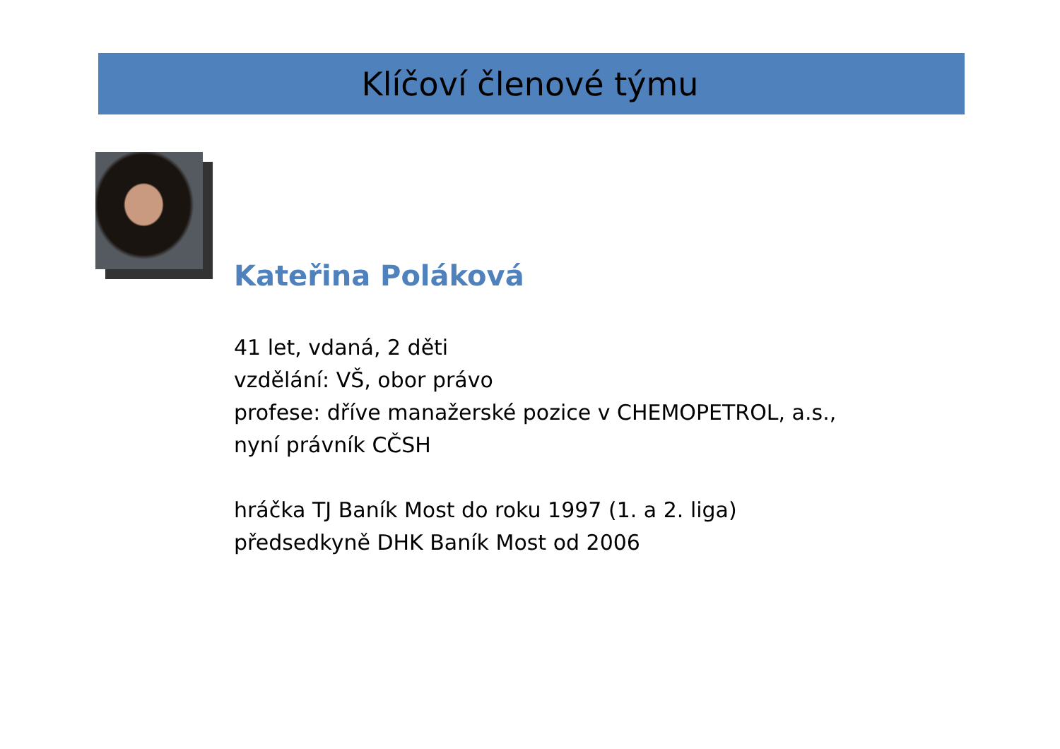Klíčoví členové týmu
Kateřina Poláková
41 let, vdaná, 2 děti
vzdělání: VŠ, obor právo
profese: dříve manažerské pozice v CHEMOPETROL, a.s.,
nyní právník CČSH
hráčka TJ Baník Most do roku 1997 (1. a 2. liga)
předsedkyně DHK Baník Most od 2006